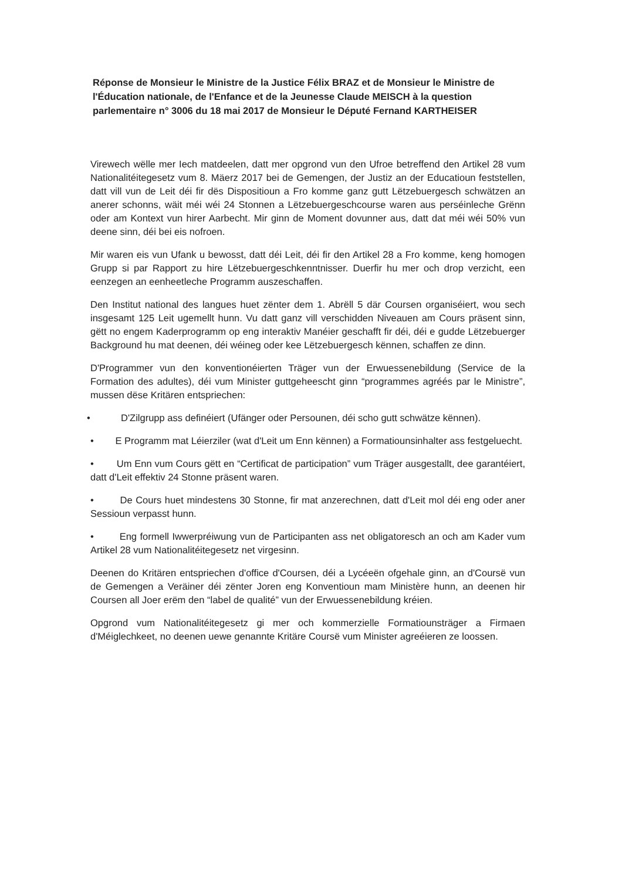Réponse de Monsieur le Ministre de la Justice Félix BRAZ et de Monsieur le Ministre de l'Éducation nationale, de l'Enfance et de la Jeunesse Claude MEISCH à la question parlementaire n° 3006 du 18 mai 2017 de Monsieur le Député Fernand KARTHEISER
Virewech wëlle mer Iech matdeelen, datt mer opgrond vun den Ufroe betreffend den Artikel 28 vum Nationalitéitegesetz vum 8. Mäerz 2017 bei de Gemengen, der Justiz an der Educatioun feststellen, datt vill vun de Leit déi fir dës Dispositioun a Fro komme ganz gutt Lëtzebuergesch schwätzen an anerer schonns, wäit méi wéi 24 Stonnen a Lëtzebuergeschcourse waren aus perséinleche Grënn oder am Kontext vun hirer Aarbecht. Mir ginn de Moment dovunner aus, datt dat méi wéi 50% vun deene sinn, déi bei eis nofroen.
Mir waren eis vun Ufank u bewosst, datt déi Leit, déi fir den Artikel 28 a Fro komme, keng homogen Grupp si par Rapport zu hire Lëtzebuergeschkenntnisser. Duerfir hu mer och drop verzicht, een eenzegen an eenheetleche Programm auszeschaffen.
Den Institut national des langues huet zënter dem 1. Abrëll 5 där Coursen organiséiert, wou sech insgesamt 125 Leit ugemellt hunn. Vu datt ganz vill verschidden Niveauen am Cours präsent sinn, gëtt no engem Kaderprogramm op eng interaktiv Manéier geschafft fir déi, déi e gudde Lëtzebuerger Background hu mat deenen, déi wéineg oder kee Lëtzebuergesch kënnen, schaffen ze dinn.
D'Programmer vun den konventionéierten Träger vun der Erwuessenebildung (Service de la Formation des adultes), déi vum Minister guttgeheescht ginn “programmes agréés par le Ministre”, mussen dëse Kritären entspriechen:
• D'Zilgrupp ass definéiert (Ufänger oder Persounen, déi scho gutt schwätze kënnen).
• E Programm mat Léierziler (wat d'Leit um Enn kënnen) a Formatiounsinhalter ass festgeluecht.
• Um Enn vum Cours gëtt en “Certificat de participation” vum Träger ausgestallt, dee garantéiert, datt d'Leit effektiv 24 Stonne präsent waren.
• De Cours huet mindestens 30 Stonne, fir mat anzerechnen, datt d'Leit mol déi eng oder aner Sessioun verpasst hunn.
• Eng formell Iwwerpréiwung vun de Participanten ass net obligatoresch an och am Kader vum Artikel 28 vum Nationalitéitegesetz net virgesinn.
Deenen do Kritären entspriechen d'office d'Coursen, déi a Lycéeën ofgehale ginn, an d'Coursë vun de Gemengen a Veräiner déi zënter Joren eng Konventioun mam Ministère hunn, an deenen hir Coursen all Joer erëm den “label de qualité” vun der Erwuessenebildung kréien.
Opgrond vum Nationalitéitegesetz gi mer och kommerzielle Formatiounsträger a Firmaen d'Méiglechkeet, no deenen uewe genannte Kritäre Coursë vum Minister agreéieren ze loossen.